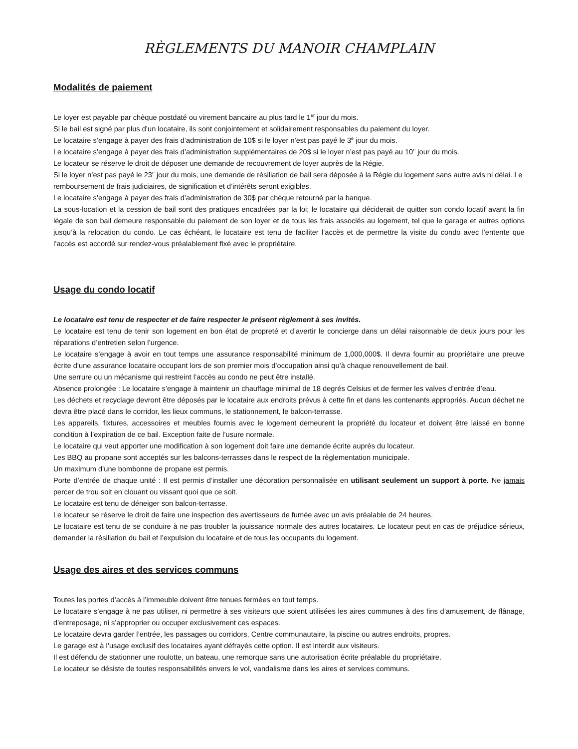RÈGLEMENTS DU MANOIR CHAMPLAIN
Modalités de paiement
Le loyer est payable par chèque postdaté ou virement bancaire au plus tard le 1<sup>er</sup> jour du mois.
Si le bail est signé par plus d’un locataire, ils sont conjointement et solidairement responsables du paiement du loyer.
Le locataire s’engage à payer des frais d’administration de 10$ si le loyer n’est pas payé le 3<sup>e</sup> jour du mois.
Le locataire s’engage à payer des frais d’administration supplémentaires de 20$ si le loyer n’est pas payé au 10<sup>e</sup> jour du mois.
Le locateur se réserve le droit de déposer une demande de recouvrement de loyer auprès de la Régie.
Si le loyer n’est pas payé le 23<sup>e</sup> jour du mois, une demande de résiliation de bail sera déposée à la Régie du logement sans autre avis ni délai. Le remboursement de frais judiciaires, de signification et d’intérêts seront exigibles.
Le locataire s’engage à payer des frais d’administration de 30$ par chèque retourné par la banque.
La sous-location et la cession de bail sont des pratiques encadrées par la loi; le locataire qui déciderait de quitter son condo locatif avant la fin légale de son bail demeure responsable du paiement de son loyer et de tous les frais associés au logement, tel que le garage et autres options jusqu’à la relocation du condo. Le cas échéant, le locataire est tenu de faciliter l’accès et de permettre la visite du condo avec l’entente que l’accès est accordé sur rendez-vous préalablement fixé avec le propriétaire.
Usage du condo locatif
Le locataire est tenu de respecter et de faire respecter le présent règlement à ses invités.
Le locataire est tenu de tenir son logement en bon état de propreté et d’avertir le concierge dans un délai raisonnable de deux jours pour les réparations d’entretien selon l’urgence.
Le locataire s’engage à avoir en tout temps une assurance responsabilité minimum de 1,000,000$. Il devra fournir au propriétaire une preuve écrite d’une assurance locataire occupant lors de son premier mois d’occupation ainsi qu’à chaque renouvellement de bail.
Une serrure ou un mécanisme qui restreint l’accès au condo ne peut être installé.
Absence prolongée : Le locataire s’engage à maintenir un chauffage minimal de 18 degrés Celsius et de fermer les valves d’entrée d’eau.
Les déchets et recyclage devront être déposés par le locataire aux endroits prévus à cette fin et dans les contenants appropriés. Aucun déchet ne devra être placé dans le corridor, les lieux communs, le stationnement, le balcon-terrasse.
Les appareils, fixtures, accessoires et meubles fournis avec le logement demeurent la propriété du locateur et doivent être laissé en bonne condition à l’expiration de ce bail. Exception faite de l’usure normale.
Le locataire qui veut apporter une modification à son logement doit faire une demande écrite auprès du locateur.
Les BBQ au propane sont acceptés sur les balcons-terrasses dans le respect de la règlementation municipale.
Un maximum d’une bombonne de propane est permis.
Porte d’entrée de chaque unité : Il est permis d’installer une décoration personnalisée en utilisant seulement un support à porte. Ne jamais percer de trou soit en clouant ou vissant quoi que ce soit.
Le locataire est tenu de déneiger son balcon-terrasse.
Le locateur se réserve le droit de faire une inspection des avertisseurs de fumée avec un avis préalable de 24 heures.
Le locataire est tenu de se conduire à ne pas troubler la jouissance normale des autres locataires. Le locateur peut en cas de préjudice sérieux, demander la résiliation du bail et l’expulsion du locataire et de tous les occupants du logement.
Usage des aires et des services communs
Toutes les portes d’accès à l’immeuble doivent être tenues fermées en tout temps.
Le locataire s’engage à ne pas utiliser, ni permettre à ses visiteurs que soient utilisées les aires communes à des fins d’amusement, de flânage, d’entreposage, ni s’approprier ou occuper exclusivement ces espaces.
Le locataire devra garder l’entrée, les passages ou corridors, Centre communautaire, la piscine ou autres endroits, propres.
Le garage est à l’usage exclusif des locataires ayant défrayés cette option. Il est interdit aux visiteurs.
Il est défendu de stationner une roulotte, un bateau, une remorque sans une autorisation écrite préalable du propriétaire.
Le locateur se désiste de toutes responsabilités envers le vol, vandalisme dans les aires et services communs.